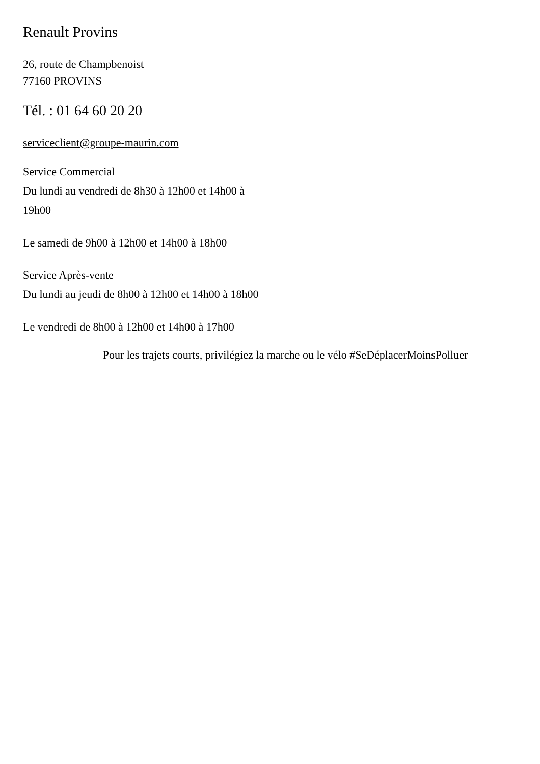Renault Provins
26, route de Champbenoist
77160 PROVINS
Tél. : 01 64 60 20 20
serviceclient@groupe-maurin.com
Service Commercial
Du lundi au vendredi de 8h30 à 12h00 et 14h00 à 19h00
Le samedi de 9h00 à 12h00 et 14h00 à 18h00
Service Après-vente
Du lundi au jeudi de 8h00 à 12h00 et 14h00 à 18h00
Le vendredi de 8h00 à 12h00 et 14h00 à 17h00
Pour les trajets courts, privilégiez la marche ou le vélo #SeDéplacerMoinsPolluer